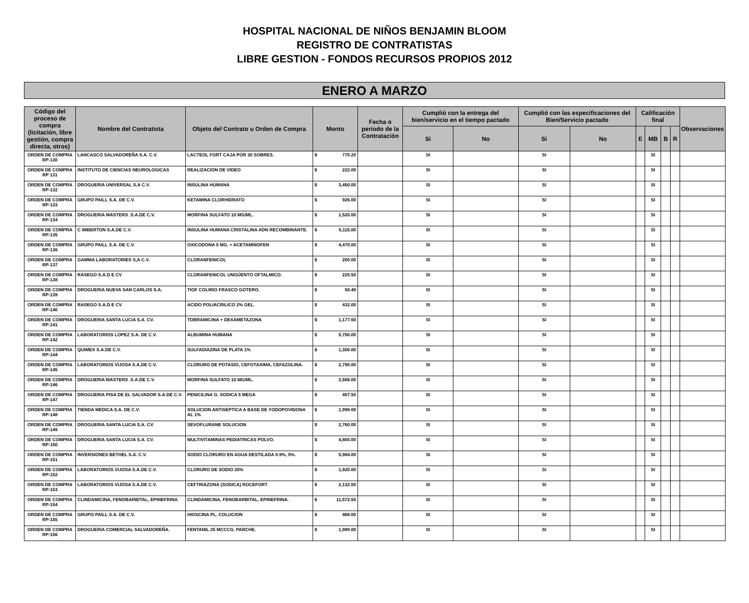HOSPITAL NACIONAL DE NIÑOS BENJAMIN BLOOM
REGISTRO DE CONTRATISTAS
LIBRE GESTION - FONDOS RECURSOS PROPIOS 2012
ENERO A MARZO
| Código del proceso de compra (licitación, libre gestión, compra directa, otros) | Nombre del Contratista | Objeto del Contrato u Orden de Compra | Monto | Fecha o período de la Contratación | Cumplió con la entrega del bien/servicio en el tiempo pactado | | Cumplió con las especificaciones del Bien/Servicio pactado | | Calificación final | | | | Observaciones |
| --- | --- | --- | --- | --- | --- | --- | --- | --- | --- | --- | --- | --- | --- |
| | | | | | Si | No | Si | No | E | MB | B | R | |
| ORDEN DE COMPRA RP-130 | LANCASCO SALVADOREÑA S.A. C.V. | LACTEOL FORT CAJA POR 30 SOBRES. | $ 770.20 | | SI | | SI | | | SI | | | |
| ORDEN DE COMPRA RP 131 | INSTITUTO DE CIENCIAS NEUROLOGICAS | REALIZACION DE VIDEO | $ 222.00 | | SI | | SI | | | SI | | | |
| ORDEN DE COMPRA RP-132 | DROGUERIA UNIVERSAL S.A C.V. | INSULINA HUMANA | $ 3,450.00 | | SI | | SI | | | SI | | | |
| ORDEN DE COMPRA RP-133 | GRUPO PAILL S.A. DE C.V. | KETAMINA CLORHIDRATO | $ 926.00 | | SI | | SI | | | SI | | | |
| ORDEN DE COMPRA RP-134 | DROGUERIA MASTERS .S.A.DE C.V. | MORFINA SULFATO 10 MG/ML. | $ 1,520.00 | | SI | | SI | | | SI | | | |
| ORDEN DE COMPRA RP-135 | C IMBERTON S.A.DE C.V. | INSULINA HUMANA CRISTALINA ADN RECOMBINANTE. | $ 5,115.00 | | SI | | SI | | | SI | | | |
| ORDEN DE COMPRA RP-136 | GRUPO PAILL S.A. DE C.V. | OXICODONA 5 MG. + ACETAMINOFEN | $ 4,470.00 | | SI | | SI | | | SI | | | |
| ORDEN DE COMPRA RP-137 | GAMMA LABORATORIES S,A C.V. | CLORANFENICOL | $ 200.00 | | SI | | SI | | | SI | | | |
| ORDEN DE COMPRA RP-138 | RASEGO S.A.D E CV | CLORANFENICOL UNGÜENTO OFTALMICO. | $ 225.50 | | SI | | SI | | | SI | | | |
| ORDEN DE COMPRA RP-139 | DROGUERIA NUEVA SAN CARLOS S.A. | TIOF COLIRIO FRASCO GOTERO. | $ 50.40 | | SI | | SI | | | SI | | | |
| ORDEN DE COMPRA RP-140 | RASEGO S.A.D E CV | ACIDO POLIACRILICO 2% GEL. | $ 432.00 | | SI | | SI | | | SI | | | |
| ORDEN DE COMPRA RP-141 | DROGUERIA SANTA LUCIA S.A. CV. | TOBRAMICINA + DEXAMETAZONA | $ 1,177.60 | | SI | | SI | | | SI | | | |
| ORDEN DE COMPRA RP-142 | LABORATORIOS LOPEZ S.A. DE C.V. | ALBUMINA HUMANA | $ 9,750.00 | | SI | | SI | | | SI | | | |
| ORDEN DE COMPRA RP-144 | QUIMEX S.A.DE C.V. | SULFADIAZINA DE PLATA 1% | $ 1,300.00 | | SI | | SI | | | SI | | | |
| ORDEN DE COMPRA RP-145 | LABORATORIOS VIJOSA S.A.DE C.V. | CLORURO DE POTASIO, CEFOTAXIMA, CEFAZOLINA. | $ 2,790.00 | | SI | | SI | | | SI | | | |
| ORDEN DE COMPRA RP-146 | DROGUERIA MASTERS .S.A.DE C.V. | MORFINA SULFATO 10 MG/ML. | $ 2,556.00 | | SI | | SI | | | SI | | | |
| ORDEN DE COMPRA RP-147 | DROGUERIA PISA DE EL SALVADOR S.A.DE C.V. | PENICILINA G. SODICA 5 MEGA | $ 407.50 | | SI | | SI | | | SI | | | |
| ORDEN DE COMPRA RP-148 | TIENDA MEDICA S.A. DE C.V. | SOLUCION ANTISEPTICA A BASE DE YODOPOVIDONA AL 1% | $ 1,998.00 | | SI | | SI | | | SI | | | |
| ORDEN DE COMPRA RP-149 | DROGUERIA SANTA LUCIA S.A. CV. | SEVOFLURANE SOLUCION | $ 2,760.00 | | SI | | SI | | | SI | | | |
| ORDEN DE COMPRA RP-150 | DROGUERIA SANTA LUCIA S.A. CV. | MULTIVITAMINAS PEDIATRICAS POLVO. | $ 4,800.00 | | SI | | SI | | | SI | | | |
| ORDEN DE COMPRA RP-151 | INVERSIONES BETHEL S.A. C.V. | SODIO CLORURO EN AGUA DESTILADA 0.9%, 5%. | $ 5,964.00 | | SI | | SI | | | SI | | | |
| ORDEN DE COMPRA RP-152 | LABORATORIOS VIJOSA S.A.DE C.V. | CLORURO DE SODIO 20% | $ 1,920.00 | | SI | | SI | | | SI | | | |
| ORDEN DE COMPRA RP-153 | LABORATORIOS VIJOSA S.A.DE C.V. | CEFTRIAZONA (SODICA) ROCEFORT | $ 2,132.00 | | SI | | SI | | | SI | | | |
| ORDEN DE COMPRA RP-154 | CLINDAMICINA, FENOBARBITAL, EPINEFRINA | CLINDAMICINA, FENOBARBITAL, EPINEFRINA. | $ 11,572.50 | | SI | | SI | | | SI | | | |
| ORDEN DE COMPRA RP-155 | GRUPO PAILL S.A. DE C.V. | HIOSCINA PL. COLUCION | $ 468.00 | | SI | | SI | | | SI | | | |
| ORDEN DE COMPRA RP-156 | DROGUERIA COMERCIAL SALVADOREÑA. | FENTANIL 25 MCCCG. PARCHE. | $ 1,989.00 | | SI | | SI | | | SI | | | |